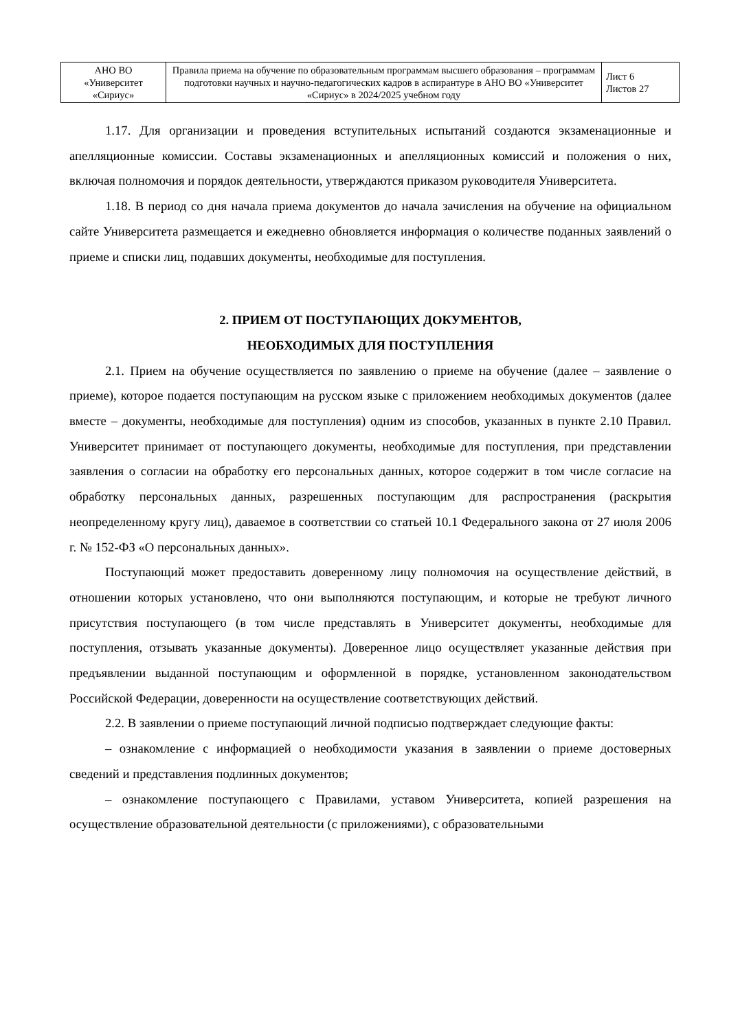| АНО ВО «Университет «Сириус» | Правила приема на обучение по образовательным программам высшего образования – программам подготовки научных и научно-педагогических кадров в аспирантуре в АНО ВО «Университет «Сириус» в 2024/2025 учебном году | Лист 6 Листов 27 |
1.17. Для организации и проведения вступительных испытаний создаются экзаменационные и апелляционные комиссии. Составы экзаменационных и апелляционных комиссий и положения о них, включая полномочия и порядок деятельности, утверждаются приказом руководителя Университета.
1.18. В период со дня начала приема документов до начала зачисления на обучение на официальном сайте Университета размещается и ежедневно обновляется информация о количестве поданных заявлений о приеме и списки лиц, подавших документы, необходимые для поступления.
2. ПРИЕМ ОТ ПОСТУПАЮЩИХ ДОКУМЕНТОВ,
НЕОБХОДИМЫХ ДЛЯ ПОСТУПЛЕНИЯ
2.1. Прием на обучение осуществляется по заявлению о приеме на обучение (далее – заявление о приеме), которое подается поступающим на русском языке с приложением необходимых документов (далее вместе – документы, необходимые для поступления) одним из способов, указанных в пункте 2.10 Правил. Университет принимает от поступающего документы, необходимые для поступления, при представлении заявления о согласии на обработку его персональных данных, которое содержит в том числе согласие на обработку персональных данных, разрешенных поступающим для распространения (раскрытия неопределенному кругу лиц), даваемое в соответствии со статьей 10.1 Федерального закона от 27 июля 2006 г. № 152-ФЗ «О персональных данных».
Поступающий может предоставить доверенному лицу полномочия на осуществление действий, в отношении которых установлено, что они выполняются поступающим, и которые не требуют личного присутствия поступающего (в том числе представлять в Университет документы, необходимые для поступления, отзывать указанные документы). Доверенное лицо осуществляет указанные действия при предъявлении выданной поступающим и оформленной в порядке, установленном законодательством Российской Федерации, доверенности на осуществление соответствующих действий.
2.2. В заявлении о приеме поступающий личной подписью подтверждает следующие факты:
– ознакомление с информацией о необходимости указания в заявлении о приеме достоверных сведений и представления подлинных документов;
– ознакомление поступающего с Правилами, уставом Университета, копией разрешения на осуществление образовательной деятельности (с приложениями), с образовательными